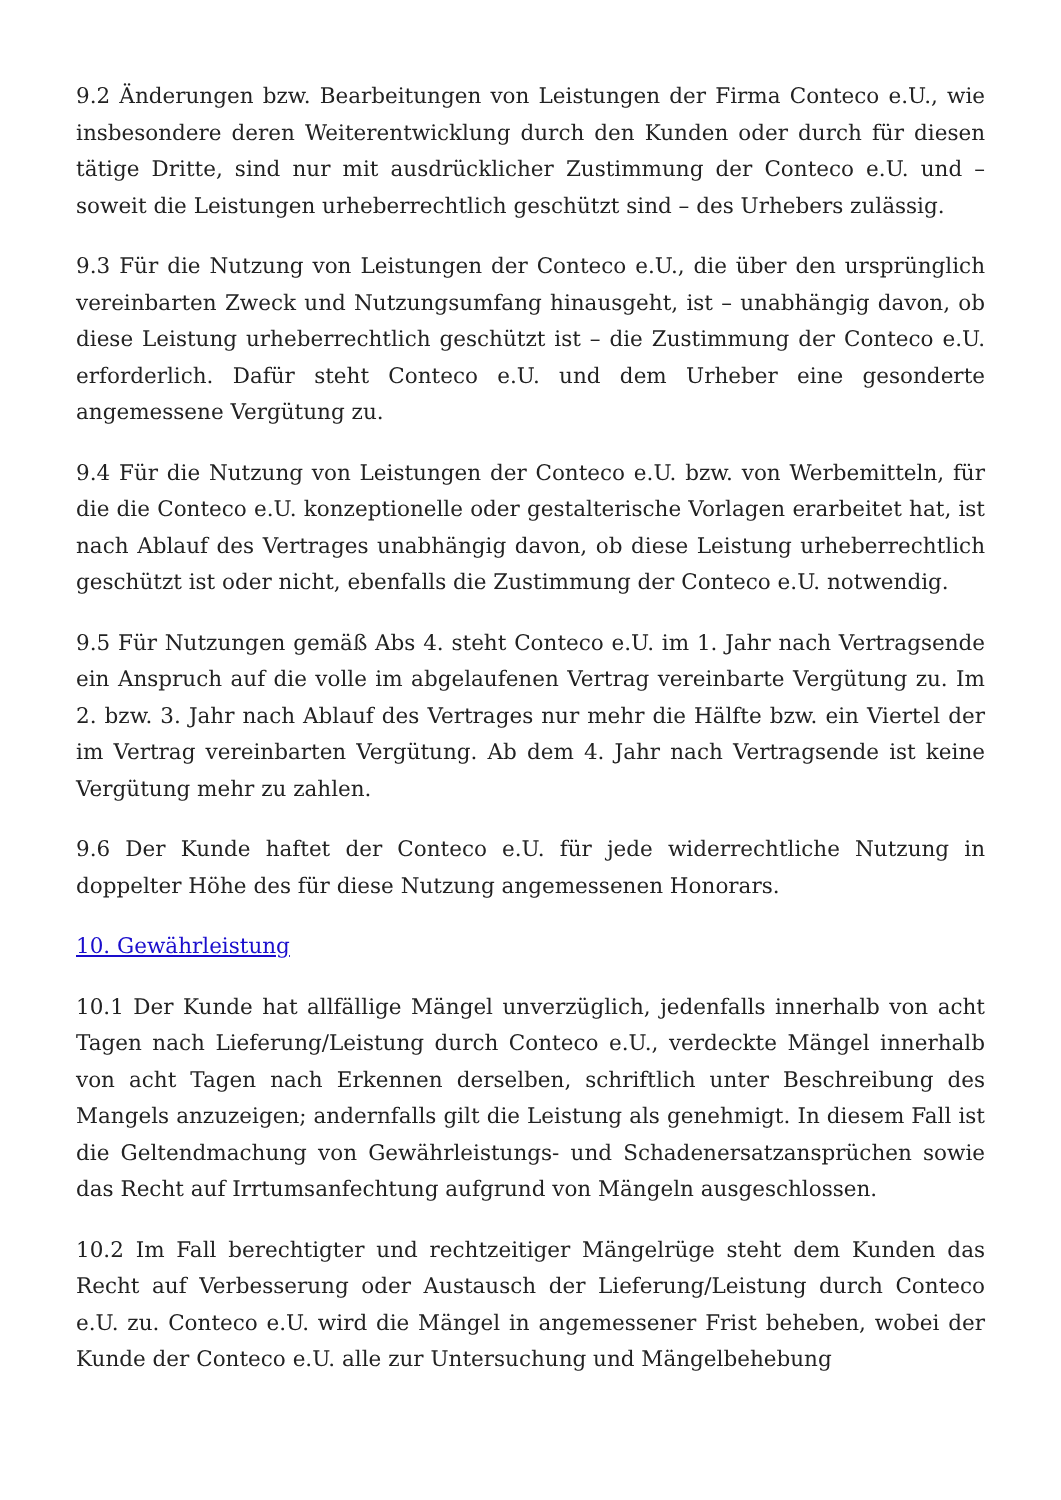9.2 Änderungen bzw. Bearbeitungen von Leistungen der Firma Conteco e.U., wie insbesondere deren Weiterentwicklung durch den Kunden oder durch für diesen tätige Dritte, sind nur mit ausdrücklicher Zustimmung der Conteco e.U. und – soweit die Leistungen urheberrechtlich geschützt sind – des Urhebers zulässig.
9.3 Für die Nutzung von Leistungen der Conteco e.U., die über den ursprünglich vereinbarten Zweck und Nutzungsumfang hinausgeht, ist – unabhängig davon, ob diese Leistung urheberrechtlich geschützt ist – die Zustimmung der Conteco e.U. erforderlich. Dafür steht Conteco e.U. und dem Urheber eine gesonderte angemessene Vergütung zu.
9.4 Für die Nutzung von Leistungen der Conteco e.U. bzw. von Werbemitteln, für die die Conteco e.U. konzeptionelle oder gestalterische Vorlagen erarbeitet hat, ist nach Ablauf des Vertrages unabhängig davon, ob diese Leistung urheberrechtlich geschützt ist oder nicht, ebenfalls die Zustimmung der Conteco e.U. notwendig.
9.5 Für Nutzungen gemäß Abs 4. steht Conteco e.U. im 1. Jahr nach Vertragsende ein Anspruch auf die volle im abgelaufenen Vertrag vereinbarte Vergütung zu. Im 2. bzw. 3. Jahr nach Ablauf des Vertrages nur mehr die Hälfte bzw. ein Viertel der im Vertrag vereinbarten Vergütung. Ab dem 4. Jahr nach Vertragsende ist keine Vergütung mehr zu zahlen.
9.6 Der Kunde haftet der Conteco e.U. für jede widerrechtliche Nutzung in doppelter Höhe des für diese Nutzung angemessenen Honorars.
10. Gewährleistung
10.1 Der Kunde hat allfällige Mängel unverzüglich, jedenfalls innerhalb von acht Tagen nach Lieferung/Leistung durch Conteco e.U., verdeckte Mängel innerhalb von acht Tagen nach Erkennen derselben, schriftlich unter Beschreibung des Mangels anzuzeigen; andernfalls gilt die Leistung als genehmigt. In diesem Fall ist die Geltendmachung von Gewährleistungs- und Schadenersatzansprüchen sowie das Recht auf Irrtumsanfechtung aufgrund von Mängeln ausgeschlossen.
10.2 Im Fall berechtigter und rechtzeitiger Mängelrüge steht dem Kunden das Recht auf Verbesserung oder Austausch der Lieferung/Leistung durch Conteco e.U. zu. Conteco e.U. wird die Mängel in angemessener Frist beheben, wobei der Kunde der Conteco e.U. alle zur Untersuchung und Mängelbehebung